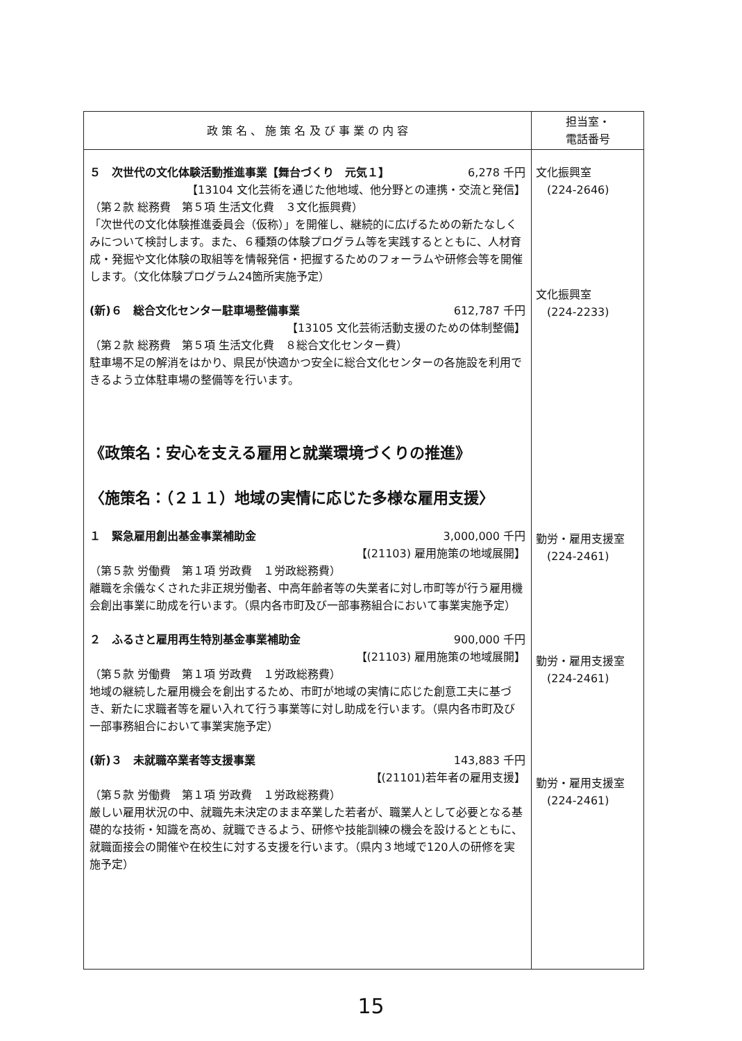| 政 策 名 、 施 策 名 及 び 事 業 の 内 容 | 担当室・ 電話番号 |
| --- | --- |
| ５ 次世代の文化体験活動推進事業【舞台づくり 元気１】 6,278 千円 【13104 文化芸術を通じた他地域、他分野との連携・交流と発信】 （第２款 総務費 第５項 生活文化費 ３文化振興費） 「次世代の文化体験推進委員会（仮称）」を開催し、継続的に広げるための新たなしくみについて検討します。また、６種類の体験プログラム等を実践するとともに、人材育成・発掘や文化体験の取組等を情報発信・把握するためのフォーラムや研修会等を開催します。（文化体験プログラム24箇所実施予定） (新)６ 総合文化センター駐車場整備事業 612,787 千円 【13105 文化芸術活動支援のための体制整備】 （第２款 総務費 第５項 生活文化費 ８総合文化センター費） 駐車場不足の解消をはかり、県民が快適かつ安全に総合文化センターの各施設を利用できるよう立体駐車場の整備等を行います。 《政策名：安心を支える雇用と就業環境づくりの推進》 〈施策名：（２１１）地域の実情に応じた多様な雇用支援〉 １ 緊急雇用創出基金事業補助金 3,000,000 千円 【(21103) 雇用施策の地域展開】 （第５款 労働費 第１項 労政費 １労政総務費） 離職を余儀なくされた非正規労働者、中高年齢者等の失業者に対し市町等が行う雇用機会創出事業に助成を行います。（県内各市町及び一部事務組合において事業実施予定） ２ ふるさと雇用再生特別基金事業補助金 900,000 千円 【(21103) 雇用施策の地域展開】 （第５款 労働費 第１項 労政費 １労政総務費） 地域の継続した雇用機会を創出するため、市町が地域の実情に応じた創意工夫に基づき、新たに求職者等を雇い入れて行う事業等に対し助成を行います。（県内各市町及び一部事務組合において事業実施予定） (新)３ 未就職卒業者等支援事業 143,883 千円 【(21101)若年者の雇用支援】 （第５款 労働費 第１項 労政費 １労政総務費） 厳しい雇用状況の中、就職先未決定のまま卒業した若者が、職業人として必要となる基礎的な技術・知識を高め、就職できるよう、研修や技能訓練の機会を設けるとともに、就職面接会の開催や在校生に対する支援を行います。（県内３地域で120人の研修を実施予定） | 文化振興室 (224-2646) 文化振興室 (224-2233) 勤労・雇用支援室 (224-2461) 勤労・雇用支援室 (224-2461) 勤労・雇用支援室 (224-2461) |
15